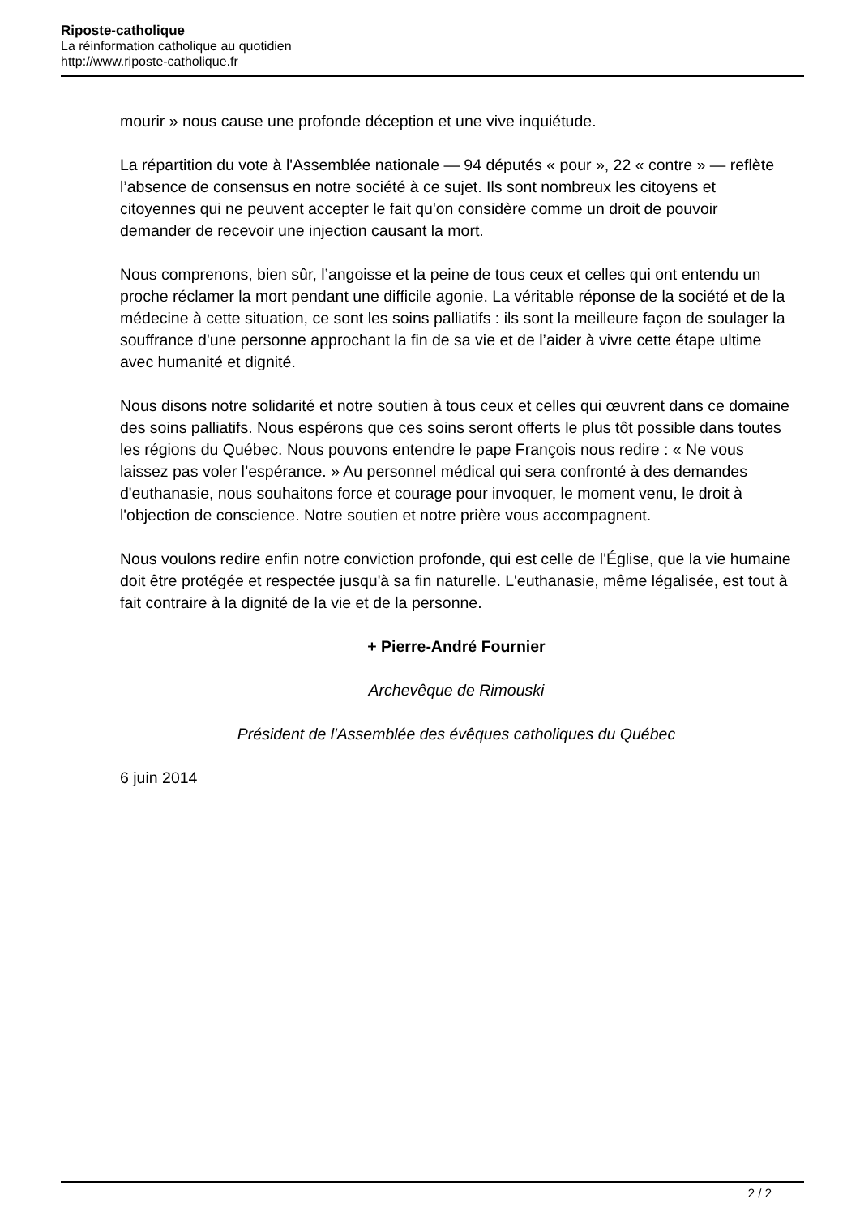Riposte-catholique
La réinformation catholique au quotidien
http://www.riposte-catholique.fr
mourir » nous cause une profonde déception et une vive inquiétude.
La répartition du vote à l'Assemblée nationale — 94 députés « pour », 22 « contre » — reflète l’absence de consensus en notre société à ce sujet. Ils sont nombreux les citoyens et citoyennes qui ne peuvent accepter le fait qu'on considère comme un droit de pouvoir demander de recevoir une injection causant la mort.
Nous comprenons, bien sûr, l’angoisse et la peine de tous ceux et celles qui ont entendu un proche réclamer la mort pendant une difficile agonie. La véritable réponse de la société et de la médecine à cette situation, ce sont les soins palliatifs : ils sont la meilleure façon de soulager la souffrance d'une personne approchant la fin de sa vie et de l’aider à vivre cette étape ultime avec humanité et dignité.
Nous disons notre solidarité et notre soutien à tous ceux et celles qui œuvrent dans ce domaine des soins palliatifs. Nous espérons que ces soins seront offerts le plus tôt possible dans toutes les régions du Québec. Nous pouvons entendre le pape François nous redire : « Ne vous laissez pas voler l’espérance. » Au personnel médical qui sera confronté à des demandes d'euthanasie, nous souhaitons force et courage pour invoquer, le moment venu, le droit à l'objection de conscience. Notre soutien et notre prière vous accompagnent.
Nous voulons redire enfin notre conviction profonde, qui est celle de l'Église, que la vie humaine doit être protégée et respectée jusqu'à sa fin naturelle. L'euthanasie, même légalisée, est tout à fait contraire à la dignité de la vie et de la personne.
+ Pierre-André Fournier
Archevêque de Rimouski
Président de l'Assemblée des évêques catholiques du Québec
6 juin 2014
2 / 2